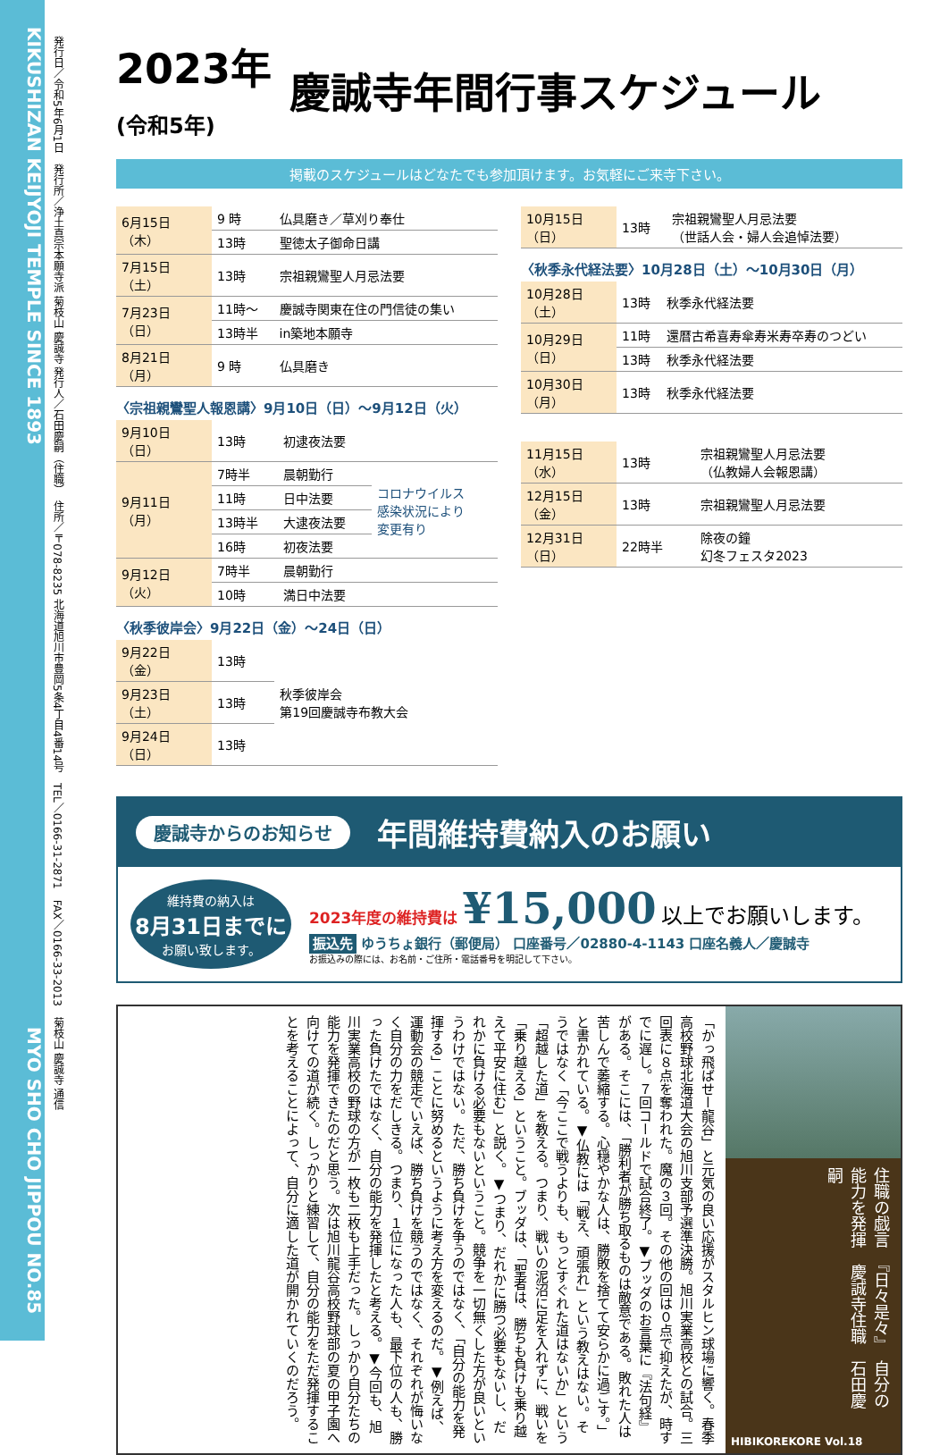KIKUSHIZAN KEIJYOJI TEMPLE SINCE 1893 MYO SHO CHO JIPPOU NO.85
発行日／令和5年6月1日　発行所／浄土真宗本願寺派 菊枝山 慶誠寺 発行人／石田慶嗣（住職）　住所／〒078-8235 北海道旭川市豊岡5条4丁目4番14号　TEL／0166-31-2871　FAX／0166-33-2013　菊枝山 慶誠寺 通信
2023年
(令和5年) 慶誠寺年間行事スケジュール
掲載のスケジュールはどなたでも参加頂けます。お気軽にご来寺下さい。
| 6月15日（木） | 9 時 | 仏具磨き／草刈り奉仕 |
| | 13時 | 聖徳太子御命日講 |
| 7月15日（土） | 13時 | 宗祖親鸞聖人月忌法要 |
| 7月23日（日） | 11時～ | 慶誠寺関東在住の門信徒の集い |
| | 13時半 | in築地本願寺 |
| 8月21日（月） | 9 時 | 仏具磨き |
〈宗祖親鸞聖人報恩講〉9月10日（日）～9月12日（火）
| 9月10日（日） | 13時 | 初逮夜法要 | |
| 9月11日（月） | 7時半 | 晨朝勤行 | コロナウイルス 感染状況により 変更有り |
| | 11時 | 日中法要 | |
| | 13時半 | 大逮夜法要 | |
| | 16時 | 初夜法要 | |
| 9月12日（火） | 7時半 | 晨朝勤行 | |
| | 10時 | 満日中法要 | |
〈秋季彼岸会〉9月22日（金）～24日（日）
| 9月22日（金） | 13時 | 秋季彼岸会 第19回慶誠寺布教大会 |
| 9月23日（土） | 13時 | |
| 9月24日（日） | 13時 | |
| 10月15日（日） | 13時 | 宗祖親鸞聖人月忌法要 （世話人会・婦人会追悼法要） |
〈秋季永代経法要〉10月28日（土）～10月30日（月）
| 10月28日（土） | 13時 | 秋季永代経法要 |
| 10月29日（日） | 11時 | 還暦古希喜寿傘寿米寿卒寿のつどい |
| | 13時 | 秋季永代経法要 |
| 10月30日（月） | 13時 | 秋季永代経法要 |
| 11月15日（水） | 13時 | 宗祖親鸞聖人月忌法要 （仏教婦人会報恩講） |
| 12月15日（金） | 13時 | 宗祖親鸞聖人月忌法要 |
| 12月31日（日） | 22時半 | 除夜の鐘 幻冬フェスタ2023 |
慶誠寺からのお知らせ 年間維持費納入のお願い
維持費の納入は
8月31日までに
お願い致します。
2023年度の維持費は ¥15,000 以上でお願いします。
振込先 ゆうちょ銀行（郵便局） 口座番号／02880-4-1143 口座名義人／慶誠寺
お振込みの際には、お名前・ご住所・電話番号を明記して下さい。
「かっ飛ばせー龍谷」と元気の良い応援がスタルヒン球場に響く。春季高校野球北海道大会の旭川支部予選準決勝。旭川実業高校との試合。三回表に８点を奪われた。魔の３回。その他の回は０点で抑えたが、時すでに遅し。７回コールドで試合終了。▼ブッダのお言葉に『法句経』がある。そこには、「勝利者が勝ち取るものは敵意である。敗れた人は苦しんで萎縮する。心穏やかな人は、勝敗を捨てて安らかに過ごす。」と書かれている。▼仏教には「戦え、頑張れ」という教えはない。そうではなく「今ここで戦うよりも、もっとすぐれた道はないか」という「超越した道」を教える。つまり、戦いの泥沼に足を入れずに、戦いを「乗り越える」ということ。ブッダは、「聖者は、勝ちも負けも乗り越えて平安に住む」と説く。▼つまり、だれかに勝つ必要もないし、だれかに負ける必要もないということ。競争を一切無くした方が良いというわけではない。ただ、勝ち負けを争うのではなく、「自分の能力を発揮する」ことに努めるというように考え方を変えるのだ。▼例えば、運動会の競走でいえば、勝ち負けを競うのではなく、それぞれが悔いなく自分の力をだしきる。つまり、１位になった人も、最下位の人も、勝った負けたではなく、自分の能力を発揮したと考える。▼今回も、旭川実業高校の野球の方が一枚も二枚も上手だった。しっかり自分たちの能力を発揮できたのだと思う。次は旭川龍谷高校野球部の夏の甲子園へ向けての道が続く。しっかりと練習して、自分の能力をただ発揮することを考えることによって、自分に適した道が開かれていくのだろう。
住職の戯言　『日々是々』　自分の能力を発揮　慶誠寺住職　石田慶嗣
HIBIKOREKORE Vol.18